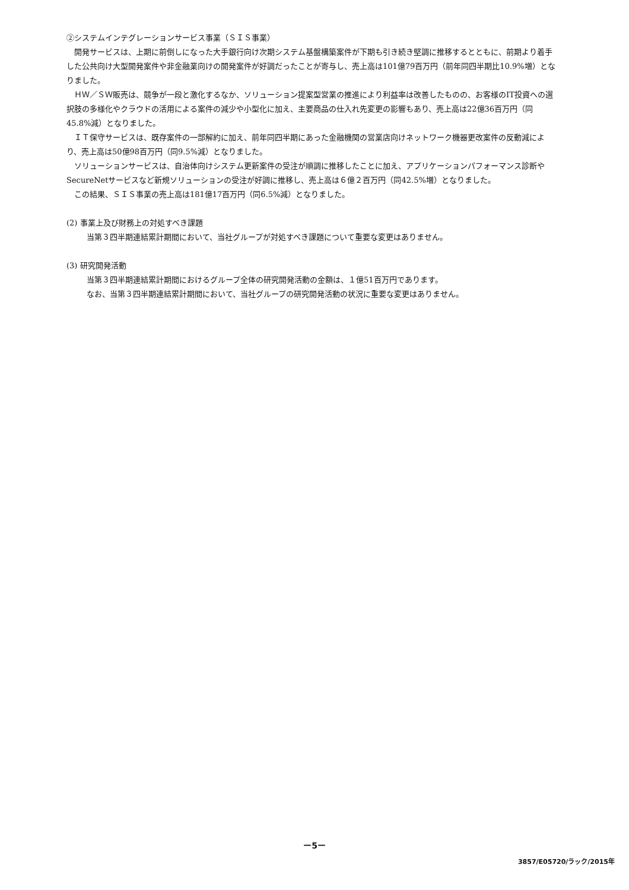②システムインテグレーションサービス事業（ＳＩＳ事業）
開発サービスは、上期に前倒しになった大手銀行向け次期システム基盤構築案件が下期も引き続き堅調に推移するとともに、前期より着手した公共向け大型開発案件や非金融業向けの開発案件が好調だったことが寄与し、売上高は101億79百万円（前年同四半期比10.9%増）となりました。
ＨＷ／ＳＷ販売は、競争が一段と激化するなか、ソリューション提案型営業の推進により利益率は改善したものの、お客様のIT投資への選択肢の多様化やクラウドの活用による案件の減少や小型化に加え、主要商品の仕入れ先変更の影響もあり、売上高は22億36百万円（同45.8%減）となりました。
ＩＴ保守サービスは、既存案件の一部解約に加え、前年同四半期にあった金融機関の営業店向けネットワーク機器更改案件の反動減により、売上高は50億98百万円（同9.5%減）となりました。
ソリューションサービスは、自治体向けシステム更新案件の受注が順調に推移したことに加え、アプリケーションパフォーマンス診断やSecureNetサービスなど新規ソリューションの受注が好調に推移し、売上高は６億２百万円（同42.5%増）となりました。
この結果、ＳＩＳ事業の売上高は181億17百万円（同6.5%減）となりました。
(2) 事業上及び財務上の対処すべき課題
当第３四半期連結累計期間において、当社グループが対処すべき課題について重要な変更はありません。
(3) 研究開発活動
当第３四半期連結累計期間におけるグループ全体の研究開発活動の金額は、１億51百万円であります。
なお、当第３四半期連結累計期間において、当社グループの研究開発活動の状況に重要な変更はありません。
ー5ー
3857/E05720/ラック/2015年